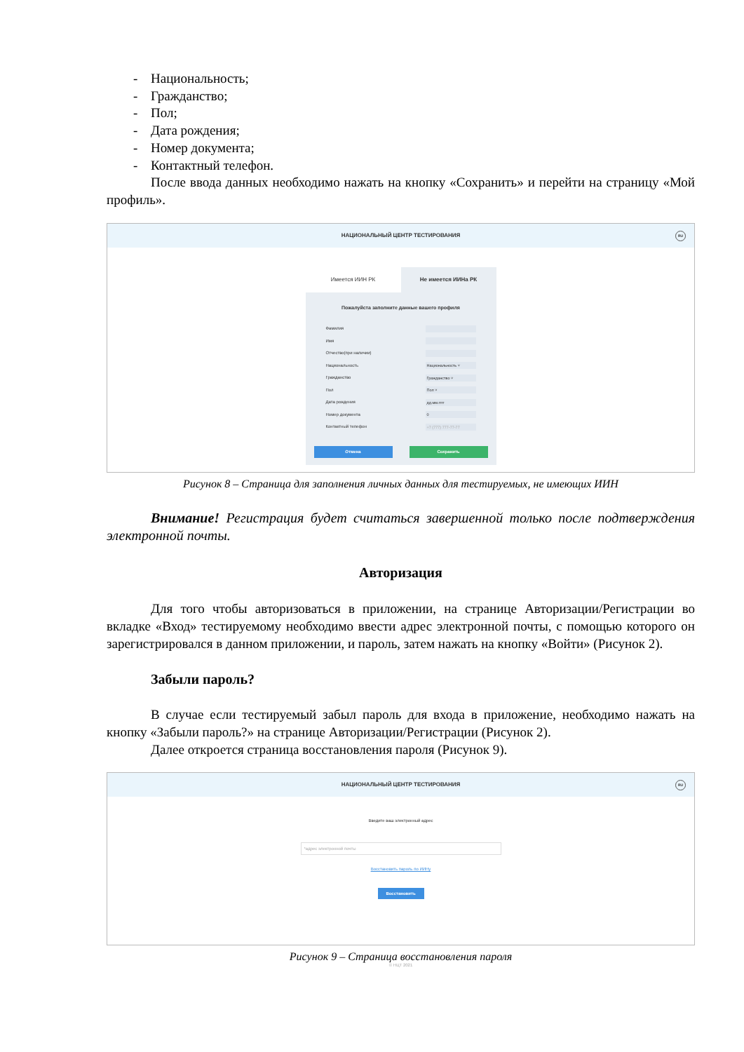- Национальность;
- Гражданство;
- Пол;
- Дата рождения;
- Номер документа;
- Контактный телефон.
После ввода данных необходимо нажать на кнопку «Сохранить» и перейти на страницу «Мой профиль».
НАЦИОНАЛЬНЫЙ ЦЕНТР ТЕСТИРОВАНИЯ
RU
Имеется ИИН РК Не имеется ИИНа РК
Пожалуйста заполните данные вашего профиля
Фамилия
Имя
Отчество(при наличии)
Национальность Национальность ˅
Гражданство Гражданство ˅
Пол Пол ˅
Дата рождения дд.мм.гггг
Номер документа 0
Контактный телефон +7 (777) 777-77-77
Отмена Сохранить
Рисунок 8 – Страница для заполнения личных данных для тестируемых, не имеющих ИИН
Внимание! Регистрация будет считаться завершенной только после подтверждения электронной почты.
Авторизация
Для того чтобы авторизоваться в приложении, на странице Авторизации/Регистрации во вкладке «Вход» тестируемому необходимо ввести адрес электронной почты, с помощью которого он зарегистрировался в данном приложении, и пароль, затем нажать на кнопку «Войти» (Рисунок 2).
Забыли пароль?
В случае если тестируемый забыл пароль для входа в приложение, необходимо нажать на кнопку «Забыли пароль?» на странице Авторизации/Регистрации (Рисунок 2).
Далее откроется страница восстановления пароля (Рисунок 9).
НАЦИОНАЛЬНЫЙ ЦЕНТР ТЕСТИРОВАНИЯ
RU
Введите ваш электронный адрес
*адрес электронной почты
Восстановить пароль по ИИНу
Восстановить
© НЦТ 2021
Рисунок 9 – Страница восстановления пароля